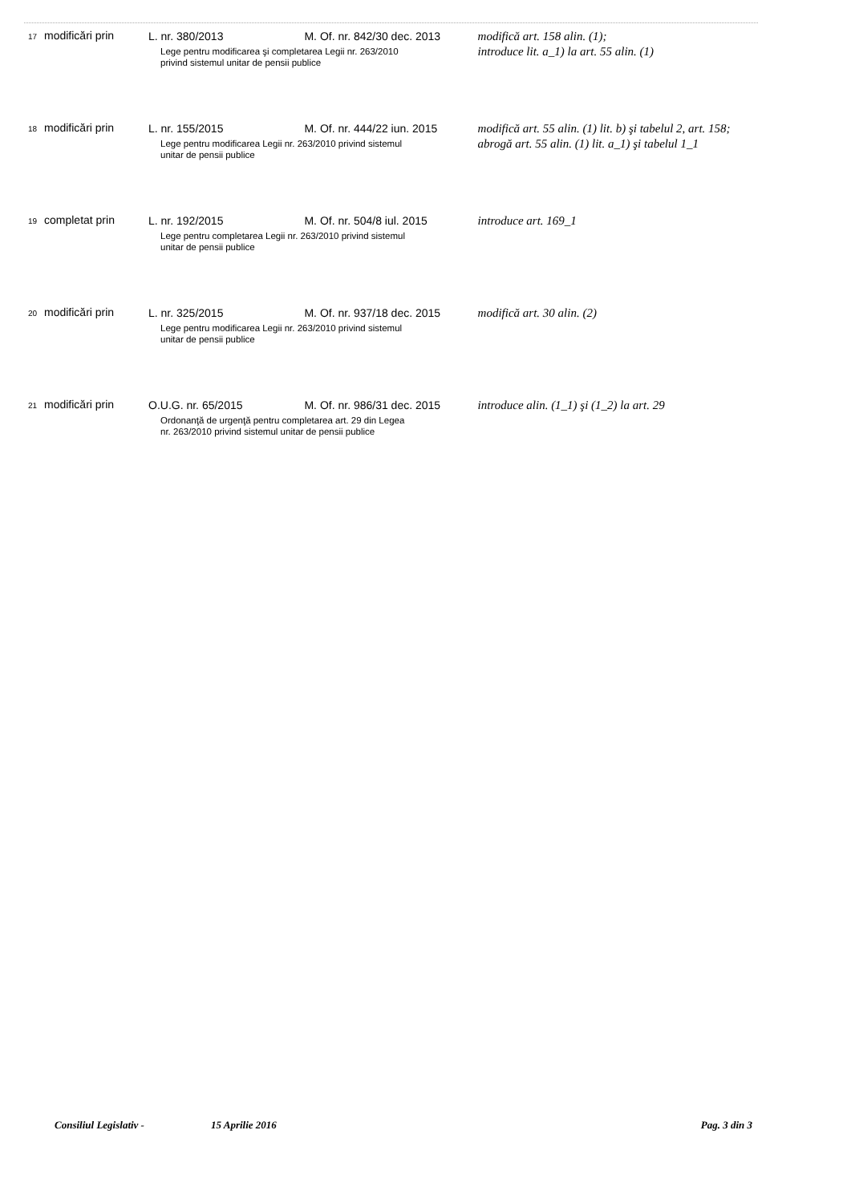| 17 | modificări prin | L. nr. 380/2013 M. Of. nr. 842/30 dec. 2013 Lege pentru modificarea şi completarea Legii nr. 263/2010 privind sistemul unitar de pensii publice | modifică art. 158 alin. (1); introduce lit. a_1) la art. 55 alin. (1) |
| 18 | modificări prin | L. nr. 155/2015 M. Of. nr. 444/22 iun. 2015 Lege pentru modificarea Legii nr. 263/2010 privind sistemul unitar de pensii publice | modifică art. 55 alin. (1) lit. b) şi tabelul 2, art. 158; abrogă art. 55 alin. (1) lit. a_1) şi tabelul 1_1 |
| 19 | completat prin | L. nr. 192/2015 M. Of. nr. 504/8 iul. 2015 Lege pentru completarea Legii nr. 263/2010 privind sistemul unitar de pensii publice | introduce art. 169_1 |
| 20 | modificări prin | L. nr. 325/2015 M. Of. nr. 937/18 dec. 2015 Lege pentru modificarea Legii nr. 263/2010 privind sistemul unitar de pensii publice | modifică art. 30 alin. (2) |
| 21 | modificări prin | O.U.G. nr. 65/2015 M. Of. nr. 986/31 dec. 2015 Ordonanţă de urgenţă pentru completarea art. 29 din Legea nr. 263/2010 privind sistemul unitar de pensii publice | introduce alin. (1_1) şi (1_2) la art. 29 |
Consiliul Legislativ - 15 Aprilie 2016 Pag. 3 din 3